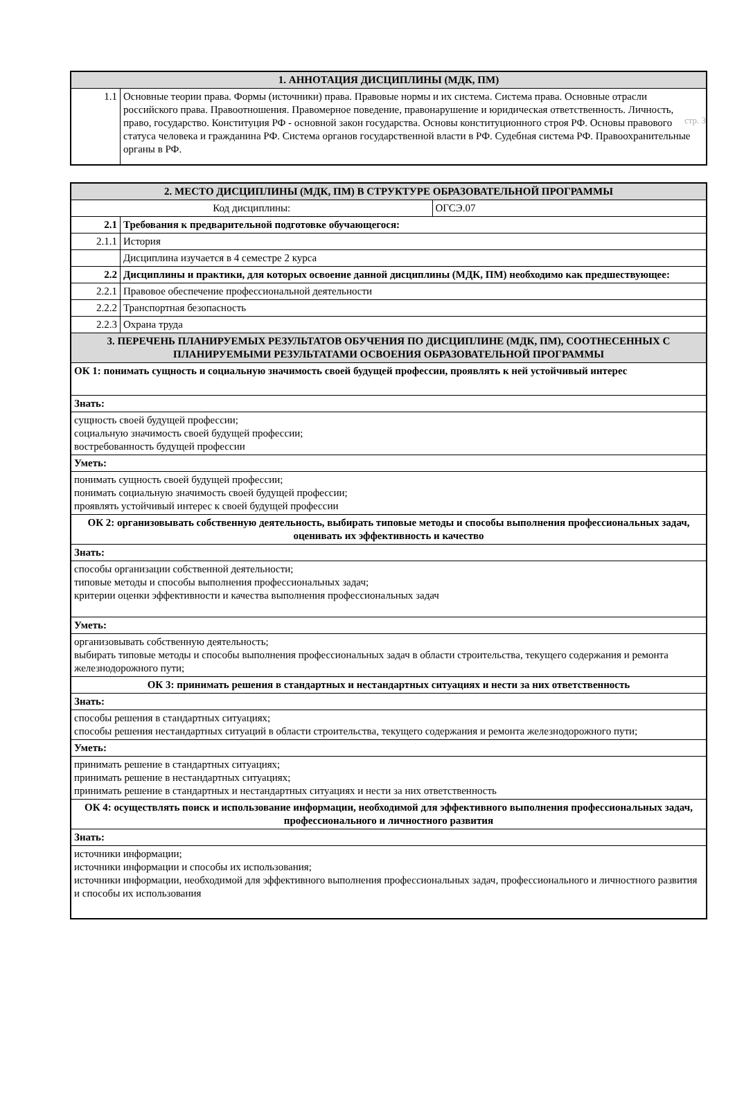стр. 3
| 1. АННОТАЦИЯ ДИСЦИПЛИНЫ (МДК, ПМ) | |
| 1.1 | Основные теории права. Формы (источники) права. Правовые нормы и их система. Система права. Основные отрасли российского права. Правоотношения. Правомерное поведение, правонарушение и юридическая ответственность. Личность, право, государство. Конституция РФ - основной закон государства. Основы конституционного строя РФ. Основы правового статуса человека и гражданина РФ. Система органов государственной власти в РФ. Судебная система РФ. Правоохранительные органы в РФ. |
| 2. МЕСТО ДИСЦИПЛИНЫ (МДК, ПМ) В СТРУКТУРЕ ОБРАЗОВАТЕЛЬНОЙ ПРОГРАММЫ | | |
| Код дисциплины: | | ОГСЭ.07 |
| 2.1 | Требования к предварительной подготовке обучающегося: | |
| 2.1.1 | История | |
| | Дисциплина изучается в 4 семестре 2 курса | |
| 2.2 | Дисциплины и практики, для которых освоение данной дисциплины (МДК, ПМ) необходимо как предшествующее: | |
| 2.2.1 | Правовое обеспечение профессиональной деятельности | |
| 2.2.2 | Транспортная безопасность | |
| 2.2.3 | Охрана труда | |
| 3. ПЕРЕЧЕНЬ ПЛАНИРУЕМЫХ РЕЗУЛЬТАТОВ ОБУЧЕНИЯ ПО ДИСЦИПЛИНЕ (МДК, ПМ), СООТНЕСЕННЫХ С ПЛАНИРУЕМЫМИ РЕЗУЛЬТАТАМИ ОСВОЕНИЯ ОБРАЗОВАТЕЛЬНОЙ ПРОГРАММЫ | | |
| ОК 1: понимать сущность и социальную значимость своей будущей профессии, проявлять к ней устойчивый интерес | | |
| Знать: | | |
| сущность своей будущей профессии; социальную значимость своей будущей профессии; востребованность будущей профессии | | |
| Уметь: | | |
| понимать сущность своей будущей профессии; понимать социальную значимость своей будущей профессии; проявлять устойчивый интерес к своей будущей профессии | | |
| ОК 2: организовывать собственную деятельность, выбирать типовые методы и способы выполнения профессиональных задач, оценивать их эффективность и качество | | |
| Знать: | | |
| способы организации собственной деятельности; типовые методы и способы выполнения профессиональных задач; критерии оценки эффективности и качества выполнения профессиональных задач | | |
| Уметь: | | |
| организовывать собственную деятельность; выбирать типовые методы и способы выполнения профессиональных задач в области строительства, текущего содержания и ремонта железнодорожного пути; | | |
| ОК 3: принимать решения в стандартных и нестандартных ситуациях и нести за них ответственность | | |
| Знать: | | |
| способы решения в стандартных ситуациях; способы решения нестандартных ситуаций в области строительства, текущего содержания и ремонта железнодорожного пути; | | |
| Уметь: | | |
| принимать решение в стандартных ситуациях; принимать решение в нестандартных ситуациях; принимать решение в стандартных и нестандартных ситуациях и нести за них ответственность | | |
| ОК 4: осуществлять поиск и использование информации, необходимой для эффективного выполнения профессиональных задач, профессионального и личностного развития | | |
| Знать: | | |
| источники информации; источники информации и способы их использования; источники информации, необходимой для эффективного выполнения профессиональных задач, профессионального и личностного развития и способы их использования | | |